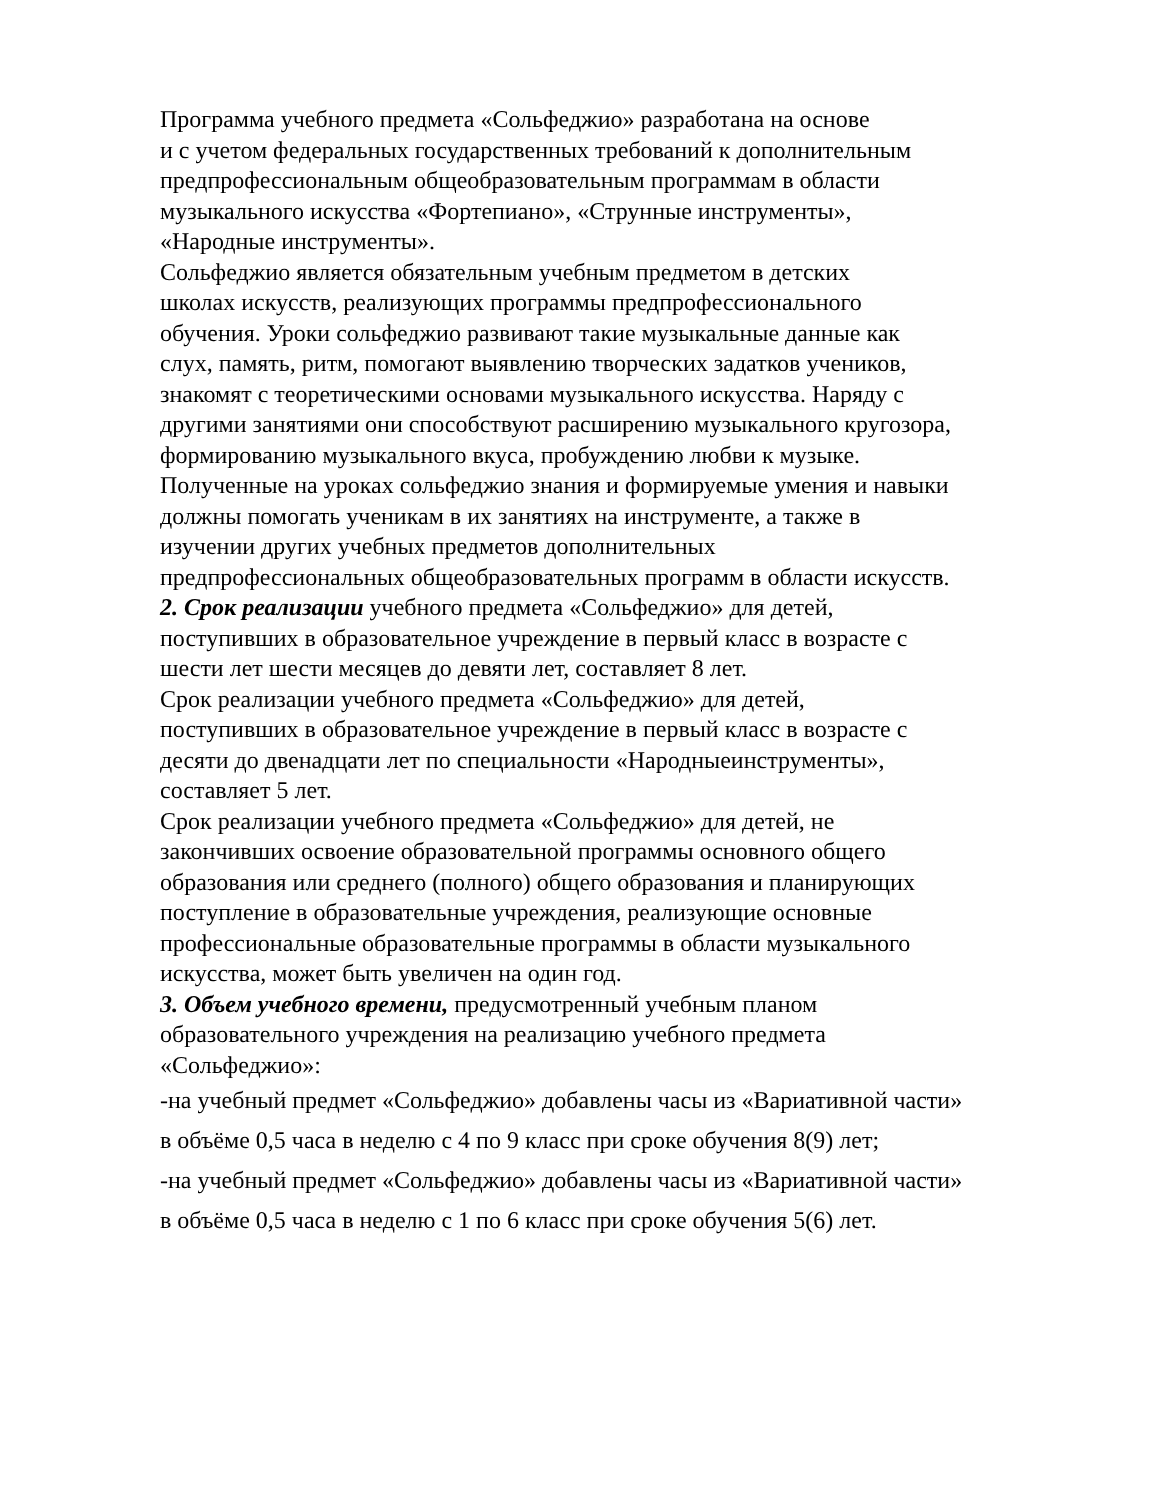Программа учебного предмета «Сольфеджио» разработана на основе
и с учетом федеральных государственных требований к дополнительным
предпрофессиональным общеобразовательным программам в области
музыкального искусства «Фортепиано», «Струнные инструменты»,
«Народные инструменты».
Сольфеджио является обязательным учебным предметом в детских
школах искусств, реализующих программы предпрофессионального
обучения. Уроки сольфеджио развивают такие музыкальные данные как
слух, память, ритм, помогают выявлению творческих задатков учеников,
знакомят с теоретическими основами музыкального искусства. Наряду с
другими занятиями они способствуют расширению музыкального кругозора,
формированию музыкального вкуса, пробуждению любви к музыке.
Полученные на уроках сольфеджио знания и формируемые умения и навыки
должны помогать ученикам в их занятиях на инструменте, а также в
изучении других учебных предметов дополнительных
предпрофессиональных общеобразовательных программ в области искусств.
2. Срок реализации учебного предмета «Сольфеджио» для детей,
поступивших в образовательное учреждение в первый класс в возрасте с
шести лет шести месяцев до девяти лет, составляет 8 лет.
Срок реализации учебного предмета «Сольфеджио» для детей,
поступивших в образовательное учреждение в первый класс в возрасте с
десяти до двенадцати лет по специальности «Народныеинструменты»,
составляет 5 лет.
Срок реализации учебного предмета «Сольфеджио» для детей, не
закончивших освоение образовательной программы основного общего
образования или среднего (полного) общего образования и планирующих
поступление в образовательные учреждения, реализующие основные
профессиональные образовательные программы в области музыкального
искусства, может быть увеличен на один год.
3. Объем учебного времени, предусмотренный учебным планом
образовательного учреждения на реализацию учебного предмета
«Сольфеджио»:
-на учебный предмет «Сольфеджио» добавлены часы из «Вариативной части»
в объёме 0,5 часа в неделю с 4 по 9 класс при сроке обучения 8(9) лет;
-на учебный предмет «Сольфеджио» добавлены часы из «Вариативной части»
в объёме 0,5 часа в неделю с 1 по 6 класс при сроке обучения 5(6) лет.